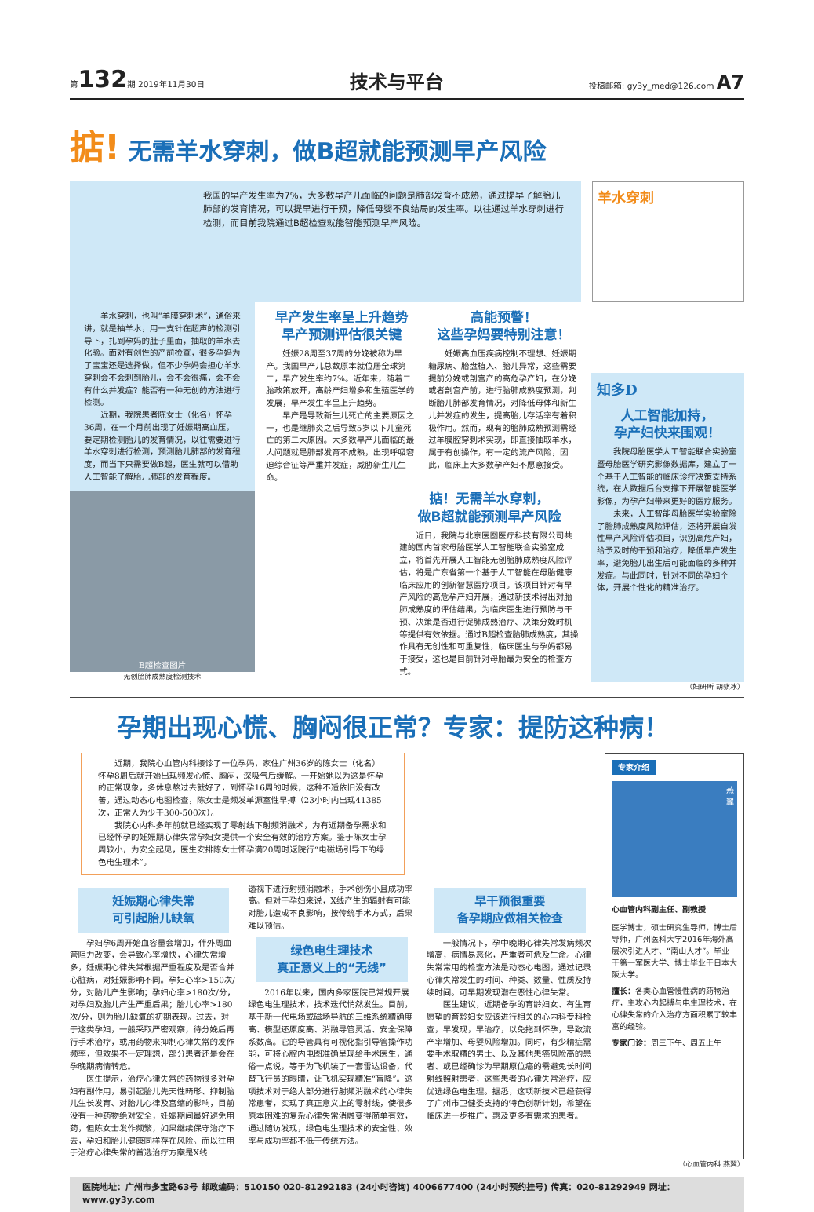第132期 2019年11月30日 技术与平台 投稿邮箱: gy3y_med@126.com A7
掂! 无需羊水穿刺，做B超就能预测早产风险
我国的早产发生率为7%，大多数早产儿面临的问题是肺部发育不成熟，通过提早了解胎儿肺部的发育情况，可以提早进行干预，降低母婴不良结局的发生率。以往通过羊水穿刺进行检测，而目前我院通过B超检查就能智能预测早产风险。
羊水穿刺
羊水穿刺，也叫“羊膜穿刺术”，通俗来讲，就是抽羊水，用一支针在超声的检测引导下，扎到孕妈的肚子里面，抽取的羊水去化验。面对有创性的产前检查，很多孕妈为了宝宝还是选择做，但不少孕妈会担心羊水穿刺会不会刺到胎儿，会不会很痛，会不会有什么并发症？能否有一种无创的方法进行检测。
近期，我院患者陈女士（化名）怀孕36周，在一个月前出现了妊娠期高血压，要定期检测胎儿的发育情况，以往需要进行羊水穿刺进行检测，预测胎儿肺部的发育程度，而当下只需要做B超，医生就可以借助人工智能了解胎儿肺部的发育程度。
B超检查图片
无创胎肺成熟度检测技术
早产发生率呈上升趋势
早产预测评估很关键
妊娠28周至37周的分娩被称为早产。我国早产儿总数原本就位居全球第二，早产发生率约7%。近年来，随着二胎政策放开，高龄产妇增多和生殖医学的发展，早产发生率呈上升趋势。
早产是导致新生儿死亡的主要原因之一，也是继肺炎之后导致5岁以下儿童死亡的第二大原因。大多数早产儿面临的最大问题就是肺部发育不成熟，出现呼吸窘迫综合征等严重并发症，威胁新生儿生命。
高能预警！
这些孕妈要特别注意！
妊娠高血压疾病控制不理想、妊娠期糖尿病、胎盘植入、胎儿异常，这些需要提前分娩或剖宫产的高危孕产妇，在分娩或者剖宫产前，进行胎肺成熟度预测，判断胎儿肺部发育情况，对降低母体和新生儿并发症的发生，提高胎儿存活率有着积极作用。然而，现有的胎肺成熟预测需经过羊膜腔穿刺术实现，即直接抽取羊水，属于有创操作，有一定的流产风险，因此，临床上大多数孕产妇不愿意接受。
掂！无需羊水穿刺，
做B超就能预测早产风险
近日，我院与北京医图医疗科技有限公司共建的国内首家母胎医学人工智能联合实验室成立，将首先开展人工智能无创胎肺成熟度风险评估，将是广东省第一个基于人工智能在母胎健康临床应用的创新智慧医疗项目。该项目针对有早产风险的高危孕产妇开展，通过新技术得出对胎肺成熟度的评估结果，为临床医生进行预防与干预、决策是否进行促肺成熟治疗、决策分娩时机等提供有效依据。通过B超检查胎肺成熟度，其操作具有无创性和可重复性，临床医生与孕妈都易于接受，这也是目前针对母胎最为安全的检查方式。
知多D
人工智能加持，
孕产妇快来围观！
我院母胎医学人工智能联合实验室暨母胎医学研究影像数据库，建立了一个基于人工智能的临床诊疗决策支持系统，在大数据后台支撑下开展智能医学影像，为孕产妇带来更好的医疗服务。
未来，人工智能母胎医学实验室除了胎肺成熟度风险评估，还将开展自发性早产风险评估项目，识别高危产妇，给予及时的干预和治疗，降低早产发生率，避免胎儿出生后可能面临的多种并发症。与此同时，针对不同的孕妇个体，开展个性化的精准治疗。
（妇研所 胡骐冰）
孕期出现心慌、胸闷很正常？专家：提防这种病！
近期，我院心血管内科接诊了一位孕妈，家住广州36岁的陈女士（化名）怀孕8周后就开始出现频发心慌、胸闷，深吸气后缓解。一开始她以为这是怀孕的正常现象，多休息熬过去就好了，到怀孕16周的时候，这种不适依旧没有改善。通过动态心电图检查，陈女士是频发单源室性早搏（23小时内出现41385次，正常人为少于300-500次）。
我院心内科多年前就已经实现了零射线下射频消融术，为有近期备孕需求和已经怀孕的妊娠期心律失常孕妇女提供一个安全有效的治疗方案。鉴于陈女士孕周较小，为安全起见，医生安排陈女士怀孕满20周时返院行“电磁场引导下的绿色电生理术”。
妊娠期心律失常
可引起胎儿缺氧
孕妇孕6周开始血容量会增加，伴外周血管阻力改变，会导致心率增快，心律失常增多，妊娠期心律失常根据严重程度及是否合并心脏病，对妊娠影响不同。孕妇心率>150次/分，对胎儿产生影响；孕妇心率>180次/分，对孕妇及胎儿产生严重后果；胎儿心率>180次/分，则为胎儿缺氧的初期表现。过去，对于这类孕妇，一般采取严密观察，待分娩后再行手术治疗，或用药物来抑制心律失常的发作频率，但效果不一定理想，部分患者还是会在孕晚期病情转危。
医生提示，治疗心律失常的药物很多对孕妇有副作用，易引起胎儿先天性畸形、抑制胎儿生长发育、对胎儿心律及宫缩的影响，目前没有一种药物绝对安全，妊娠期间最好避免用药，但陈女士发作频繁，如果继续保守治疗下去，孕妇和胎儿健康同样存在风险。而以往用于治疗心律失常的首选治疗方案是X线
透视下进行射频消融术，手术创伤小且成功率高。但对于孕妇来说，X线产生的辐射有可能对胎儿造成不良影响，按传统手术方式，后果难以预估。
绿色电生理技术
真正意义上的“无线”
2016年以来，国内多家医院已常规开展绿色电生理技术，技术迭代悄然发生。目前，基于新一代电场或磁场导航的三维系统精确度高、模型还原度高、消融导管灵活、安全保障系数高。它的导管具有可视化指引导管操作功能，可将心腔内电图准确呈现给手术医生，通俗一点说，等于为飞机装了一套雷达设备，代替飞行员的眼睛，让飞机实现精准“盲降”。这项技术对于绝大部分进行射频消融术的心律失常患者，实现了真正意义上的零射线，使很多原本困难的复杂心律失常消融变得简单有效，通过随访发现，绿色电生理技术的安全性、效率与成功率都不低于传统方法。
早干预很重要
备孕期应做相关检查
一般情况下，孕中晚期心律失常发病频次增高，病情易恶化，严重者可危及生命。心律失常常用的检查方法是动态心电图，通过记录心律失常发生的时间、种类、数量、性质及持续时间。可早期发现潜在恶性心律失常。
医生建议，近期备孕的育龄妇女、有生育愿望的育龄妇女应该进行相关的心内科专科检查，早发现，早治疗，以免拖到怀孕，导致流产率增加、母婴风险增加。同时，有少精症需要手术取精的男士、以及其他患癌风险高的患者、或已经确诊为早期原位癌的需避免长时间射线照射患者，这些患者的心律失常治疗，应优选绿色电生理。据悉，这项新技术已经获得了广州市卫健委支持的特色创新计划，希望在临床进一步推广，惠及更多有需求的患者。
专家介绍
燕
翼
心血管内科副主任、副教授
医学博士，硕士研究生导师，博士后导师，广州医科大学2016年海外高层次引进人才、“南山人才”。毕业于第一军医大学、博士毕业于日本大阪大学。
擅长：各类心血管慢性病的药物治疗，主攻心内起搏与电生理技术，在心律失常的介入治疗方面积累了较丰富的经验。
专家门诊：周三下午、周五上午
（心血管内科 燕翼）
医院地址：广州市多宝路63号 邮政编码：510150 020-81292183 (24小时咨询) 4006677400 (24小时预约挂号) 传真：020-81292949 网址：www.gy3y.com